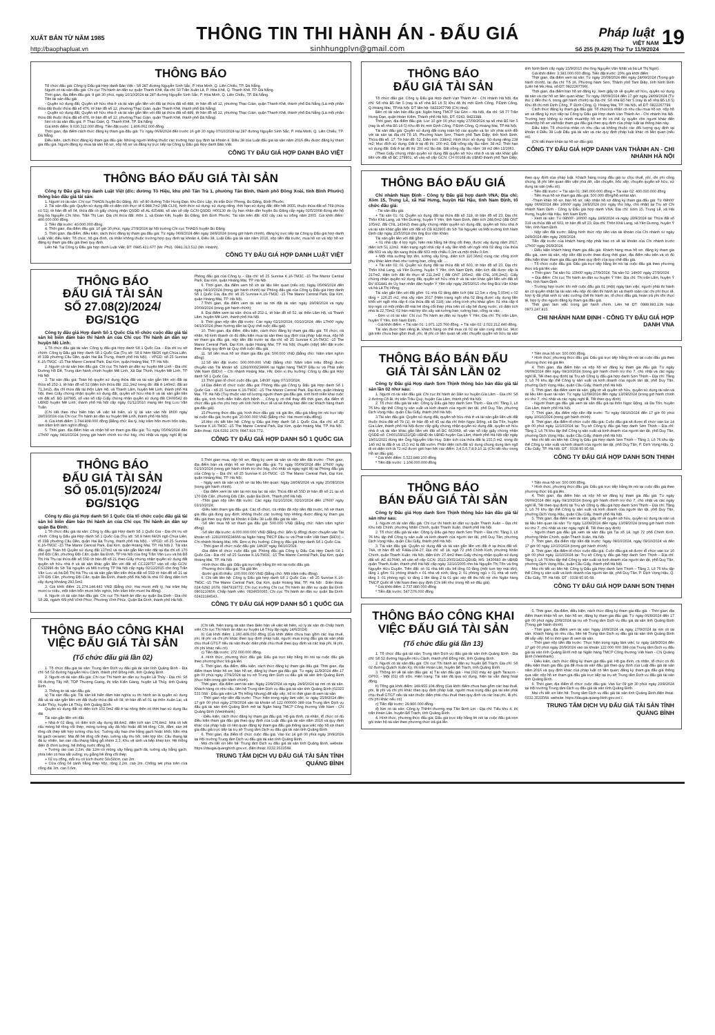XUẤT BẢN TỪ NĂM 1985
http://baophapluat.vn
THÔNG TIN THI HÀNH ÁN - ĐẤU GIÁ
sinhhungplvn@gmail.com
19 Pháp luật
VIỆT NAM
Số 255 (9.429) Thứ Tư 11/9/2024
THÔNG BÁO
Tổ chức đấu giá: Công ty Đấu giá Hợp danh Bảo Việt - Số 287 đường Nguyễn Sinh Sắc, P. Hòa Minh, Q. Liên Chiểu, TP. Đà Nẵng.
Người có tài sản đấu giá: Chi cục Thi hành án dân sự quận Thanh Khê, địa chỉ: 50 Trần Xuân Lê, P. Hòa Khê, Q. Thanh Khê, TP. Đà Nẵng.
Thời gian, địa điểm đấu giá: 9 giờ 30 phút, ngày 10/10/2024 tại 287 đường Nguyễn Sinh Sắc, P. Hòa Minh, Q. Liên Chiểu, TP. Đà Nẵng.
Tên tài sản đấu giá:
- Quyền sử dụng đất, Quyền sở hữu nhà ở và tài sản gắn liền với đất tại thửa đất số 488, tờ bản đồ số 12, phường Thạc Gián, quận Thanh Khê, thành phố Đà Nẵng (Là một phần thửa đất thuộc thửa đất số 476, tờ bản đồ số 12, phường Thạc Gián, quận Thanh Khê, thành phố Đà Nẵng).
- Quyền sử dụng đất, Quyền sở hữu nhà ở và tài sản gắn liền với đất tại thửa đất số 489, tờ bản đồ số 12, phường Thạc Gián, quận Thanh Khê, thành phố Đà Nẵng (Là một phần thửa đất thuộc thửa đất số 476, tờ bản đồ số 12, phường Thạc Gián, quận Thanh Khê, thành phố Đà Nẵng).
Nơi có tài sản đấu giá: P. Thạc Gián, Q. Thanh Khê, TP. Đà Nẵng
Giá khởi điểm: 9.030.312.000 đồng. Tiền đặt trước: 1.806.062.000 đồng.
Thời gian, địa điểm cách thức đăng ký tham gia đấu giá: Từ ngày 06/9/2024 đến trước 16 giờ 30 ngày 07/10/2024 tại 287 đường Nguyễn Sinh Sắc, P. Hòa Minh, Q. Liên Chiểu, TP. Đà Nẵng.
Điều kiện, cách thức đăng ký tham gia đấu giá: Những người không thuộc các trường hợp quy định tại khoản 4, Điều 38 của Luật đấu giá tài sản năm 2016 đều được đăng ký tham gia đấu giá. Người đăng ký mua tài sản hồ sơ, nộp hồ sơ và đăng ký trực tiếp tại Công ty Đấu giá Hợp danh Bảo Việt.
CÔNG TY ĐẤU GIÁ HỢP DANH BẢO VIỆT
THÔNG BÁO ĐẤU GIÁ TÀI SẢN
Công ty Đấu giá hợp danh Luật Việt (đ/c: đường Tô Hiệu, khu phố Tân Trà 1, phường Tân Bình, thành phố Đồng Xoài, tỉnh Bình Phước) thông báo đấu giá tài sản:
1. Người có tài sản: Chi cục THADS huyện Bù Đăng, đ/c: số 80 đường Trần Hưng Đạo, khu Đức Lập, thị trấn Đức Phong, Bù Đăng, Bình Phước.
2. Tài sản đấu giá: Quyền sử dụng đất có diện tích thực tế 6.988,7m2 (đất CLN), hình thức sử dụng: sử dụng riêng, thời hạn sử dụng đất: đến hết 2055, thuộc thửa đất số 769 (thửa cũ 51), tờ bản đồ số 04, thửa đất có giấy chứng nhận QSDĐ số AL 425488, số vào sổ cấp GCN QSDĐ: H00130 do Ủy ban nhân dân huyện Bù Đăng cấp ngày 02/5/2008 đứng tên hộ ông bà Nguyễn Chí Nho, Trần Thị Lan. Địa chỉ thửa đất: thôn 1, xã Đoàn Kết, huyện Bù Đăng, tỉnh Bình Phước. Tài sản trên đất: 430 cây cao su trồng năm 2005. Giá khởi điểm: 400.000.000 đồng.
3. Tiền đặt trước: 40.000.000 đồng.
4. Thời gian, địa điểm đấu giá: 10 giờ 30 phút, ngày 27/9/2024 tại hội trường Chi cục THADS huyện Bù Đăng.
5. Thời gian, địa điểm, điều kiện, cách thức đăng ký tham gia đấu giá: Từ ngày 06/9/2024 đến ngày 24/9/2024 (trong giờ hành chính), đăng ký trực tiếp tại Công ty Đấu giá hợp danh Luật Việt; điều kiện: Tổ chức, hộ gia đình, cá nhân không thuộc trường hợp quy định tại khoản 4, Điều 38, Luật Đấu giá tài sản năm 2016, nộp tiền đặt trước, mua hồ sơ và nộp hồ sơ đăng ký tham gia đấu giá theo quy định.
Liên hệ: Tại Công ty Đấu giá hợp danh Luật Việt; ĐT: 0985.421.677 (Mr. Phú). 0981.313.512 (Mr. Hoành).
CÔNG TY ĐẤU GIÁ HỢP DANH LUẬT VIỆT
THÔNG BÁO
ĐẤU GIÁ TÀI SẢN
SỐ 27.08(2)/2024/ĐG/S1QG
Công ty đấu giá Hợp danh Số 1 Quốc Gia tổ chức cuộc đấu giá tài sản kê biên đảm bảo thi hành án của Chi cục Thi hành án dân sự huyện Mê Linh:
1.Tổ chức đấu giá tài sản: Công ty đấu giá Hợp danh Số 1 Quốc Gia. - Địa chỉ trụ sở chính: Công ty Đấu giá Hợp danh Số 1 Quốc Gia (Trụ sở: Số 8 hẻm 68/26 ngõ Chùa Liên, tổ 33B phường Cầu Dền, quận Hai Bà Trưng, thành phố Hà Nội). - VPGD: số 25 Sunrise K.16-TM3C -15 The Manor Central Park, Đại Kim, quận Hoàng Mai, TP. Hà Nội.
2. Người có tài sản bán đấu giá: Chi cục Thi hành án dân sự huyện Mê Linh - Địa chỉ: Đường Hồ Đề, Trung tâm hành chính huyện Mê Linh, Xã Đại Thịnh, Huyện Mê Linh, TP Hà Nội
3. Tài sản đấu giá: Toàn bộ quyền sử dụng thửa đất và tài sản gắn liền với đất tại thửa số 252-1, tờ bản đồ số 52 (diện tích thửa đất: 211,3m2 trong đó: đất ở 140m2; đất ao 71,3m2), địa chỉ thửa đất tại thôn Lâm Hộ, xã Thanh Lâm, huyện Mê Linh, thành phố Hà Nội, theo Giấy chứng nhận quyền sử dụng đất, quyền sở hữu nhà ở và tài sản gắn liền với đất số: BD 187995, số vào sổ cấp Giấy chứng nhận quyền sử dụng đất CH00542 do UBND huyện Mê Linh, thành phố Hà Nội cấp ngày 01/11/2010 mang tên ông Lưu Văn Tuấn.
(Chi tiết theo như biên bản về việc kê biên, xử lý tài sản vào hồi 9h00 ngày 28/03/2024 của Chi cục Thi hành án dân sự huyện Mê Linh, thành phố Hà Nội).
4. Giá khởi điểm: 3.744.808.000 đồng (Bằng chữ: Ba tỷ, bảy trăm bốn mươi bốn triệu, tám trăm linh tám nghìn đồng).
5. Thời gian, địa điểm bán và nhận hồ sơ tham gia đấu giá: Từ ngày 05/09/2024 đến 17h00' ngày 04/10/2024 (trong giờ hành chính trừ thứ bảy, chủ nhật và ngày nghỉ lễ) tại Phòng đấu giá của Công ty – Địa chỉ: số 25 Sunrise K.16-TM3C -15 The Manor Central Park, Đại Kim, quận Hoàng Mai, TP. Hà Nội.
6. Thời gian, địa điểm xem hồ sơ tài liệu liên quan (nếu có): Ngày 05/09/2024 đến ngày 04/10/2024 (trong giờ hành chính) tại: Phòng đấu giá của Công ty Đấu giá Hợp danh Số 1 Quốc Gia, địa chỉ: số 25 Sunrise K.16-TM3C -15 The Manor Central Park, Đại Kim, quận Hoàng Mai, TP. Hà Nội.
7.Thời gian, địa điểm xem tài sản tại nơi đặt tài sản: ngày 19/09/2024 và ngày 20/09/2024 (trong giờ hành chính);
8. Địa điểm xem tài sản: thửa số 252-1, tờ bản đồ số 52, tại thôn Lâm Hộ, xã Thanh Lâm, huyện Mê Linh, thành phố Hà Nội.
9. Thời gian nộp tiền đặt trước: Các ngày 02/10/2024; 03/10/2024; đến 17h00' ngày 04/10/2024 (theo hướng dẫn tại Quy chế cuộc đấu giá).
10. Thời gian, địa điểm, điều kiện, cách thức đăng ký tham gia đấu giá: Tổ chức, cá nhân, hộ kinh doanh có đủ điều kiện mua tài sản theo quy định của pháp luật mua, nộp hồ sơ tham gia đấu giá, nộp tiền đặt trước tại địa chỉ: số 25 Sunrise K.16-TM3C -15 The Manor Central Park, Đại Kim, quận Hoàng Mai, TP. Hà Nội; chuyển (nộp) tiền đặt trước theo đúng quy định tại Quy chế cuộc đấu giá.
11. Số tiền mua hồ sơ tham gia đấu giá: 500.000 VNĐ (Bằng chữ: Năm trăm nghìn đồng);
12.Số tiền đặt trước: 500.000.000 VNĐ (Bằng chữ: Năm trăm triệu đồng) được chuyển vào Tài khoản số: 12910000234666 tại Ngân hàng TMCP Đầu tư và Phát triển Việt Nam (BIDV) – Chi nhánh Hoàng Mai, HN. Đơn vị thụ hưởng: Công ty đấu giá Hợp danh Số 1 Quốc Gia.
13.Thời gian tổ chức cuộc đấu giá: 14h30' ngày 07/10/2024;
14.Địa điểm tổ chức cuộc đấu giá: Phòng đấu giá Công ty Đấu giá Hợp danh Số 1 Quốc Gia - số 25 Sunrise K.16-TM3C -15 The Manor Central Park, Đại Kim, quận Hoàng Mai, TP. Hà Nội (Tùy thuộc vào số lượng người tham gia đấu giá, tình hình triển khai cuộc đấu giá, tình hình diễn biến dịch bệnh…, Công ty có thể thay đổi thời gian, địa điểm tổ chức đấu giá cho phù hợp với tình hình thực tế và sẽ thông báo đến các khách hàng tham gia đấu giá).
15.Phương thức đấu giá, hình thức đấu giá: trả giá lên, đấu giá bằng lời nói trực tiếp tại cuộc đấu giá; bước giá: 20.000.000 VNĐ (Bằng chữ: Hai mươi triệu đồng).
16.Mọi chi tiết liên hệ: Công ty Đấu giá Hợp danh Số 1 Quốc Gia, địa chỉ: số 25 Sunrise K.16-TM3C -15 The Manor Central Park, Đại Kim, quận Hoàng Mai, TP. Hà Nội . Điện thoại: 024.6292.1679; 0947.919.772.
CÔNG TY ĐẤU GIÁ HỢP DANH SỐ 1 QUỐC GIA
THÔNG BÁO
ĐẤU GIÁ TÀI SẢN
SỐ 05.01(5)/2024/ĐG/S1QG
Công ty đấu giá Hợp danh Số 1 Quốc Gia tổ chức cuộc đấu giá tài sản kê biên đảm bảo thi hành án của Chi cục Thi hành án dân sự quận Ba Đình:
1.Tổ chức đấu giá tài sản: Công ty đấu giá Hợp danh Số 1 Quốc Gia - Địa chỉ trụ sở chính: Công ty Đấu giá Hợp danh Số 1 Quốc Gia (Trụ sở: Số 8 hẻm 68/26 ngõ Chùa Liên, tổ 33B phường Cầu Dền, quận Hai Bà Trưng, thành phố Hà Nội). - VPGD: số 25 Sunrise K.16-TM3C -15 The Manor Central Park, Đại Kim, quận Hoàng Mai, TP. Hà Nội 2. Tài sản đấu giá: Toàn bộ Quyền sử dụng đất 137m2 và tài sản gắn liền trên đất tại địa chỉ số 170 phố Đội Cấn, phường Đội Cấn, quận Ba Đình, TP Hà Nội của ông Trần Văn Lưu và bà Đỗ Thị Hà Thu tại thửa đất số 55D tờ bản đồ số 21 theo Giấy chứng nhận quyền sử dụng đất quyền sở hữu nhà ở và tài sản khác gắn liền với đất số CC229757 vào sổ cấp GCN: CS32996 do Sở Tài nguyên và Môi trường TP Hà Nội cấp ngày 02/12/2015 cho ông Trần Văn Lưu và bà Đỗ Thị Hà Thu và tài sản gắn liền trên thửa đất số 55D tờ bản đồ số 21 tại 170 Đội Cấn, phường Đội Cấn, quận Ba Đình, thành phố Hà Nội là nhà 03 tầng diện tích xây dựng khoảng 293,5m2.
3. Giá khởi điểm: 21.274.144.443 VNĐ (Bằng chữ: Hai mươi mốt tỷ, hai trăm bảy mươi tư triệu, một trăm bốn mươi bốn nghìn, bốn trăm bốn mươi ba đồng).
4. Người có tài sản bán đấu giá: Chi cục Thi hành án dân sự quận Ba Đình - Địa chỉ: Số 2B, ngách 6/9 phố Vĩnh Phúc, Phường Vĩnh Phúc, Quận Ba Đình, thành phố Hà Nội.
5.Thời gian mua, nộp hồ sơ, đăng ký xem tài sản và nộp tiền đặt trước: -Thời gian, địa điểm bán và nhận hồ sơ tham gia đấu giá: Từ ngày 05/09/2024 đến 17h00' ngày 01/10/2024 (trong giờ hành chính trừ thứ bảy, chủ nhật và ngày nghỉ lễ) tại Phòng đấu giá của Công ty – Địa chỉ: số 25 Sunrise K.16-TM3C -15 The Manor Central Park, Đại Kim, quận Hoàng Mai, TP. Hà Nội .
- Ngày xem tài sản và hồ sơ tài liệu liên quan: Ngày 24/09/2024 và ngày 25/09/2024 (trong giờ hành chính).
- Địa điểm xem tài sản tại nơi tọa lạc tài sản: Thửa đất số 55D tờ bản đồ số 21 tại số 170 Đội Cấn, phường Đội Cấn, quận Ba Đình, Thành phố Hà Nội.
-Thời gian nộp tiền đặt trước: Các ngày 01/10/2024; 02/10/2024 đến 17h00' ngày 03/10/2024;
-Điều kiện tham gia đấu giá: Các tổ chức, cá nhân đã nộp tiền đặt trước, hồ sơ tham gia đấu giá đúng quy định; không thuộc các trường hợp không được đăng ký tham gia đấu giá theo quy định tại Khoản 4 Điều 38 Luật đấu giá tài sản.
-Số tiền mua hồ sơ tham gia đấu giá: 500.000 VNĐ (Bằng chữ: Năm trăm nghìn đồng);
-Số tiền đặt trước: 4.000.000.000 VNĐ (Bằng chữ: Bốn tỷ đồng) được chuyển vào Tài khoản số: 12910000234666 tại Ngân hàng TMCP Đầu tư và Phát triển Việt Nam (BIDV) – Chi nhánh Hoàng Mai, HN. Đơn vị thụ hưởng: Công ty đấu giá Hợp danh Số 1 Quốc Gia.
- Thời gian tổ chức cuộc đấu giá: 14h30' ngày 04/10/2024.
-Địa điểm tổ chức cuộc đấu giá: Phòng đấu giá Công ty Đấu Giá Hợp Danh Số 1 Quốc Gia - Địa chỉ: số 25 Sunrise K.16-TM3C -15 The Manor Central Park, Đại Kim, quận Hoàng Mai, TP. Hà Nội .
-Hình thức đấu giá: Đấu giá trực tiếp bằng lời nói tại cuộc đấu giá.
-Phương thức đấu giá: Trả giá lên
-Bước giá tối thiểu: 100.000.000 VNĐ (Bằng chữ: Một trăm triệu đồng).
6. Chi tiết liên hệ: Công ty Đấu giá hợp danh Số 1 Quốc Gia - số 25 Sunrise K.16-TM3C -15 The Manor Central Park, Đại Kim, quận Hoàng Mai, TP. Hà Nội . Điện thoại: 024 6292 1679; 0947919772; Chi cục trưởng Chi cục Thi hành án dân sự quận Ba Đình: 0903210956; Chấp hành viên: 0934650065; Chi cục Thi hành án dân sự quận Ba Đình: 02422194543.
CÔNG TY ĐẤU GIÁ HỢP DANH SỐ 1 QUỐC GIA
THÔNG BÁO CÔNG KHAI VIỆC ĐẤU GIÁ TÀI SẢN
(Tổ chức đấu giá lần 02)
1. Tổ chức đấu giá tài sản: Trung tâm Dịch vụ đấu giá tài sản tỉnh Quảng Bình - Địa chỉ: Số 52 đường Nguyễn Hữu Cảnh, thành phố Đồng Hới, tỉnh Quảng Bình.
2. Người có tài sản đấu giá: Chi cục Thi hành án dân sự huyện Lệ Thủy - Địa chỉ: Số 09 đường Tây Hồ, TDP Thượng Giang, thị trấn Kiến Giang, huyện Lệ Thủy, tỉnh Quảng Bình.
3. Thông tin tài sản đấu giá:
a) Tài sản đấu giá: Tài sản kê biên đảm bảo nghĩa vụ thi hành án là quyền sử dụng đất và tài sản gắn liền với đất thuộc thửa đất số 08, tờ bản đồ số 01 tại thôn Xuân Lai, xã Xuân Thủy, huyện Lệ Thủy, tỉnh Quảng Bình.
Quyền sử dụng đất có diện tích 102,0m2 đất ở tại nông thôn có thời hạn sử dụng lâu dài.
Tài sản gắn liền với đất:
+ Nhà ở 02 tầng, có diện tích xây dựng 88,4m2, diện tích sàn 176,8m2. Nhà có kết cấu móng bê tông cốt thép, móng tường xây đá hộc hoặc đổ bê tông; Cột, dầm, sàn bê tông cốt thép kết hợp tường chịu lực; Tường xây bao che bằng gạch hoặc khối; Nền nhà lát gạch ceramic; Mái đổ bê tông cốt thép, tường xây thu hồi, trên lợp tôn; Cầu thang lát đá tự nhiên, lan can cầu thang bằng gỗ nhóm 2,3; Khu vệ sinh và bếp khép kín; Hệ thống điện đi chìm tường, hệ thống nước đồng bộ.
+ Tường rào cao 2,2m, dài 12m có móng xây bằng gạch đá, tường xây bằng gạch, phía trên có hoa sắt vuông, trụ giằng bê tông cốt thép.
+ 02 trụ cổng, mỗi trụ có kích thước 50x50cm, cao 2m.
+ Cửa cổng 04 cánh bằng thép hộp, rộng 2,2m, cao 2m. Chống sét phía trên cửa cổng dài 3m, cao 0,6m.
(Chi tiết, hiện trạng tài sản theo Biên bản về việc kê biên, xử lý tài sản do Chấp hành viên Chi cục Thi hành án dân sự huyện Lệ Thủy lập ngày 14/6/2024)
b) Giá khởi điểm: 1.360.409.050 đồng (Giá khởi điểm chưa bao gồm các loại thuế, phí, lệ phí và chi phí khác theo quy định pháp luật, người mua trúng đấu giá tài sản phải chịu thuế GTGT nếu tài sản thuộc diện phải chịu thuế theo quy định và các loại phí, lệ phí, chi phí khác nếu có)
c) Tiền đặt trước: 272.000.000 đồng.
4. Hình thức, phương thức đấu giá: Đấu giá trực tiếp bằng lời nói tại cuộc đấu giá theo phương thức trả giá lên.
5. Thời gian, địa điểm, điều kiện, cách thức đăng ký tham gia đấu giá: Thời gian, địa điểm tham khảo hồ sơ, bán hồ sơ, đăng ký tham gia đấu giá: Từ ngày 11/9/2024 đến 17 giờ 00 phút ngày 27/9/2024 tại trụ sở Trung tâm Dịch vụ đấu giá tài sản tỉnh Quảng Bình (thực hiện trong giờ hành chính).
Thời gian, địa điểm xem tài sản: Ngày 23/9/2024 và ngày 24/9/2024 tại nơi có tài sản. Khách hàng có nhu cầu, liên hệ Trung tâm Dịch vụ đấu giá tài sản tỉnh Quảng Bình (02323 533 568 - Đấu giá viên Lê Thị Hồng Nhung) để sắp xếp, bố trí thời gian đi xem tài sản.
- Thời gian nộp tiền đặt trước: Thực hiện trong ngày làm việc, từ ngày 25/9/2024 đến 17 giờ 00 phút ngày 27/9/2024 vào tài khoản số 122 000000 389 của Trung tâm Dịch vụ đấu giá tài sản tỉnh Quảng Bình mở tại Ngân hàng TMCP Công thương Việt Nam - CN Quảng Bình (Vietinbank).
- Điều kiện, cách thức đăng ký tham gia đấu giá: Hộ gia đình, cá nhân, tổ chức có đủ điều kiện tham gia đấu giá theo quy định của Luật đấu giá tài sản năm 2016 và quy định khác của pháp luật có liên quan đăng ký tham gia đấu giá thông qua việc nộp hồ sơ tham gia đấu giá trực tiếp tại trụ sở Trung tâm Dịch vụ đấu giá tài sản tỉnh Quảng Bình.
6. Thời gian, địa điểm tổ chức cuộc đấu giá: Vào lúc 14 giờ 00 phút ngày 30/9/2024 tại Hội trường Trung tâm Dịch vụ đấu giá tài sản tỉnh Quảng Bình.
Mọi chi tiết xin liên hệ: Trung tâm Dịch vụ đấu giá tài sản tỉnh Quảng Bình, website: https://daugia.quangbinh.gov.vn, điện thoại: 0232.3533568.
TRUNG TÂM DỊCH VỤ ĐẤU GIÁ TÀI SẢN TỈNH QUẢNG BÌNH
THÔNG BÁO
ĐẤU GIÁ TÀI SẢN
Tổ chức đấu giá: Công ty Đấu giá Hợp danh Vạn Thành An - Chi nhánh Hà Nội, địa chỉ: Số nhà B5 Nơ 5 (nay là số nhà B5 Lô 5) Khu đô thị mới Định Công, P.Định Công, Q.Hoàng Mai, TP.Hà Nội. ĐT liên hệ: 0822267799 (Chị Hoa).
Bên có tài sản bán đấu giá: Ngân hàng TMCP Sài Gòn – Hà Nội, địa chỉ: Số 77 Trần Hưng Đạo, quận Hoàn Kiếm, Thành phố Hà Nội. ĐT: 0243. 9423388.
Thời gian, địa điểm đấu giá: Lúc 10 giờ 00 phút ngày 27/09/2024 tại số nhà B5 Nơ 5 (nay là số nhà B5 Lô 5) Khu đô thị mới Định Công, P.Định Công, Q.Hoàng Mai, TP.Hà Nội.
Tài sản đấu giá: Quyền sử dụng đất cùng toàn bộ các quyền và lợi ích phát sinh đối với tài sản tại địa chỉ Tổ 16, Phường Nam Sơn, Thành phố Tam Điệp, tỉnh Ninh Bình. Thửa đất số: 17, Tờ bản đồ: 52, Diện tích: 238m2; Hình thức sử dụng: Sử dụng riêng 238 m2; Mục đích sử dụng: Đất ở tại đô thị: 200 m2, Đất trồng cây lâu năm: 38 m2; Thời hạn sử dụng đất: Đất ở tại đô thị: 200 m2 lâu dài. Đất trồng cây lâu năm: 38 m2 đến 12/2063.
(Theo Giấy chứng nhận quyền sử dụng đất quyền sở hữu nhà ở và tài sản khác gắn liền với đất số BC 279901, số vào sổ cấp GCN: CH 00168 do UBND thành phố Tam Điệp, tỉnh Ninh Bình cấp ngày 15/9/2015 cho ông Nguyễn Văn Nhật và bà Lê Thị Ngợi).
Giá khởi điểm: 3.383.000.000 đồng. Tiền đặt trước: 20% giá khởi điểm.
Thời gian, địa điểm xem tài sản: Từ ngày 20/09/2024 đến ngày 24/09/2024 (Trong giờ hành chính), tại địa chỉ: Tổ 16, Phường Nam Sơn, Thành phố Tam Điệp, tỉnh Ninh Bình (Liên hệ Ms Hoa, số ĐT: 0822267799).
Thời gian, địa điểm bán hồ sơ đăng ký; Xem giấy tờ về quyền sở hữu, quyền sử dụng tài sản và các hồ sơ liên quan khác: Từ ngày 06/09/2024 đến 17 giờ ngày 24/09/2024 (Từ thứ 2 đến thứ 6, trong giờ hành chính) tại địa chỉ: Số nhà B5 Nơ 5 (nay là số nhà B5 Lô 5) Khu đô thị mới Định Công, P. Định Công, Q. Hoàng Mai, TP. Hà Nội, số ĐT: 0822267799
Cách thức đăng ký tham gia đấu giá: Tổ chức/cá nhân có nhu cầu mua hồ sơ, nộp hồ sơ và đăng ký trực tiếp tại Công ty Đấu giá Hợp danh Vạn Thành An - Chi nhánh Hà Nội. Trường hợp không tự mình mua/nộp hồ sơ thì có thể ủy quyền cho người khác đến mua/nộp hồ sơ và/hoặc tham gia đấu giá theo quy định của pháp luật tại thông báo này.
Điều kiện: Tổ chức/cá nhân có nhu cầu và không thuộc các đối tượng quy định tại khoản 4 Điều 38 Luật Đấu giá tài sản và các quy định pháp luật khác có liên quan (nếu có).
(Chi tiết tham khảo tại hồ sơ đấu giá).
CÔNG TY ĐẤU GIÁ HỢP DANH VẠN THÀNH AN - CHI NHÁNH HÀ NỘI
THÔNG BÁO ĐẤU GIÁ
Chi nhánh Nam Định - Công ty Đấu giá hợp danh VNA; Địa chỉ: Xóm 15, Trung Lễ, xã Hải Hưng, huyện Hải Hậu, tỉnh Nam Định, tổ chức đấu giá:
- Tài sản đấu giá:
+ Tài sản 01: 01 Quyền sử dụng đất tại thửa đất số 319, tờ bản đồ số 23; Địa chỉ: Thôn Khả Lang, xã Yên Dương, huyện Ý Yên, tỉnh Nam Định, diện tích 248,0m2 (đất ONT 105m2, đất CNL 143m2) theo giấy chứng nhận quyền sử dụng đất, quyền sở hữu nhà ở và tài sản khác gắn liền với đất số CB 822905 do Sở Tài Nguyên và Môi trường tỉnh Nam Định cấp ngày 23/5/2018 cho ông Bùi Văn Khản;
Tài sản gắn liền với đất gồm:
+ 01 nhà cấp 4 lợp ngói, hiên mái bằng bê tông cốt thép, được xây dựng năm 2017, diện tích 51,12m2. Hiện trạng ngôi nhà cấp 4 xây liền khối với ngôi nhà 02 tầng của thửa đất 603 và xây lấn sang thửa đất 603 một chiều 0,3m và một chiều 0,6m.
+ Một nhà xưởng lợp tôn, tường xây lửng, diện tích 110.36m2 cùng các công trình phụ khác kèm theo như tường bao, cổng sắt ….
+ Tài sản 02: 01 Quyền sử dụng đất tại thửa đất số 603, tờ bản đồ số 23, Địa chỉ: Thôn Khả Lang, xã Yên Dương, huyện Ý Yên, tỉnh Nam Định, diện tích đất được cấp là 217m2, diện tích đất đo thực tế 211,2m2 ( đất ONT 105m2, đất CNL 106,2m2). Giấy chứng nhận quyền sử dụng đất, quyền sở hữu nhà ở và tài sản khác gắn liền với đất số BV 831841 do Ủy ban nhân dân huyện Ý Yên cấp ngày 29/5/2015 cho ông Bùi Văn Khản và bà Lê Thị Hồng;
Tài sản gắn liền với đất gồm: 01 nhà 02 tầng diện tích (dài 12,5m x rộng 5,05m) x 02 tầng = 126,25 m2, nhà xây năm 2017 (Hiện trạng ngôi nhà 02 tầng được xây dựng liền khối với ngôi nhà cấp 4 của thửa đất số 319); các công trình phụ khác gồm: 01 nhà cấp 4 lợp ngói có một phần đổ mái bê tông cốt thép phía trên có xây bể đựng nước, có diện tích nhà là 22,75m2; 02 bán mái lợp tôn xây sát tường bao; tường bao, cổng ra vào…
- Đơn vị có tài sản: Chi cục Thi hành án dân sự huyện Ý Yên; Địa chỉ: Thị trấn Lâm, huyện Ý Yên, tỉnh Nam Định.
- Giá khởi điểm: + Tài sản 01: 1.971.125.760 đồng. + Tài sản 02: 2.022.212.440 đồng.
Tài sản được bán riêng lẻ, khách hàng có thể mua cả 02 tài sản cùng một lúc. Mức giá trên chưa bao gồm thuế, phí, lệ phí có liên quan về việc chuyển quyền sở hữu tài sản theo quy định của pháp luật. Khách hàng trúng đấu giá tự chịu thuế, phí, chi phí công chứng, lệ phí liên quan đến việc phá dỡ, vận chuyển, bốc xếp, chuyển quyền sở hữu, sử dụng tài sản (nếu có).
- Tiền đặt trước: + Tài sản 01: 390.000.000 đồng + Tài sản 02: 400.000.000 đồng
- Tiền mua hồ sơ tham gia đấu giá: 500.000 đồng/hồ sơ/tài sản.
-Tham khảo hồ sơ, bán hồ sơ, tiếp nhận hồ sơ đăng ký tham gia đấu giá: Từ 08h00' ngày 06/9/2024 đến 16h00' ngày 24/9/2024 (trừ ngày thứ bảy, chủ nhật) tại Trụ sở Chi nhánh Nam Định - Công ty Đấu giá hợp danh VNA; Địa chỉ: Xóm 15, Trung Lễ, xã Hải Hưng, huyện Hải Hậu, tỉnh Nam Định.
- Xem tài sản: Từ 08h00'- 16h00' ngày 18/9/2024 và ngày 19/9/2024 tại: Thửa đất số 319 và thửa đất số 603, tờ bản đồ số 23; Địa chỉ: Thôn Khả Lang, xã Yên Dương, huyện Ý Yên, tỉnh Nam Định.
- Nộp tiền đặt trước: Bằng hình thức nộp tiền vào tài khoản của Chi nhánh từ ngày 24/9/2024 đến ngày 26/9/2024.
Tiền đặt trước của khách hàng nộp phải báo có về tài khoản của Chi nhánh trước 17h00' ngày 26/9/2024.
- Điều kiện khách hàng tham gia đấu giá: Khách hàng mua hồ sơ, đăng ký tham gia đấu giá, xem tài sản, nộp tiền đặt trước theo đúng thời gian, địa điểm nêu trên và có đủ điều kiện khác tham gia đấu giá theo quy định của quy chế đấu giá.
- Tổ chức cuộc đấu giá: Đấu giá trực tiếp bằng lời nói tại cuộc đấu giá theo phương thức trả giá lên vào:
+ Thời gian: Tài sản 01: 15h00' ngày 27/9/2024. Tài sản 02: 14h00' ngày 27/9/2024.
+ Địa điểm: Chi cục Thi hành án dân sự huyện Ý Yên; Địa chỉ: Thị trấn Lâm, huyện Ý Yên, tỉnh Nam Định.
- Trường hợp trước khi mở cuộc đấu giá 01 (một) ngày làm việc, người phải thi hành án có quyền nhận lại tài sản nếu nộp đủ tiền thi hành án và thanh toán các chi phí thực tế, hợp lý đã phát sinh từ việc cưỡng chế thi hành án, tổ chức đấu giá, hoàn trả phí tổn thực tế, hợp lý cho người đăng ký tham gia đấu giá.
Thời gian làm việc trong giờ hành chính. Liên hệ ĐT: 0989.993.139 hoặc 0973.247.815.
CHI NHÁNH NAM ĐỊNH - CÔNG TY ĐẤU GIÁ HỢP DANH VNA
THÔNG BÁO BÁN ĐẤU GIÁ TÀI SẢN LẦN 02
Công ty Đấu giá Hợp danh Sơn Thịnh thông báo bán đấu giá tài sản lần 02 như sau:
1. Người có tài sản đấu giá: Chi cục thi hành án Dân sự huyện Gia Lâm – Địa chỉ: Số 2 đường Cổ Bi, thị trấn Trâu Quỳ, huyện Gia Lâm, thành phố Hà Nội.
2. Tổ chức đấu giá tài sản: Công ty Đấu giá hợp danh Sơn Thịnh – Địa chỉ: Tầng 3, Lô 76 khu tập thể Công ty sản xuất và kinh doanh của người tàn tật, phố Duy Tân, phường Dịch Vọng Hậu, quận Cầu Giấy, thành phố Hà Nội.
3.Tài sản đấu giá: Quyền sử dụng đất, quyền sở hữu nhà ở và tài sản gắn liền với đất thuộc thửa đất số 79 (1), tờ bản đồ số 45 tại địa chỉ thôn Ngọc Động, xã Đa Tốn, huyện Gia Lâm, thành phố Hà Nội được cấp giấy chứng nhận quyền sử dụng đất, quyền sở hữu nhà ở và tài sản khác gắn liền với đất số BC 663069, số vào sổ cấp giấy chứng nhận QSDĐ số: CH00159/121/QĐ-UBND do UBND huyện Gia Lâm, thành phố Hà Nội cấp ngày 19/01/2021 đứng tên Ông Nguyễn Văn Huy. Diện tích của thửa đất là 155,5 m2, trong đó 140 m2 là đất ở và 15,5 m2 là đất vườn. Phần diện tích đất sử dụng chung dung làm ngõ đi có diện tích là 72 m2 được giới hạn bởi các điểm: 3,4,5,6,7,8,9,10,11 (Chi tiết như trong Hồ sơ đấu giá).
* Giá khởi điểm: 5.523.849.100 đồng
* Tiền đặt trước: 1.104.000.000 đồng
* Tiền mua hồ sơ: 500.000 đồng.
* Hình thức, phương thức đấu giá: Đấu giá trực tiếp bằng lời nói tại cuộc đấu giá theo phương thức trả giá lên.
4. Thời gian, địa điểm bán và nộp hồ sơ đăng ký tham gia đấu giá: Từ ngày 06/09/2024 đến ngày 08/10/2024 (trong giờ hành chính trừ thứ 7, chủ nhật và các ngày nghỉ lễ, Tết theo quy định) tại Trụ sở Công ty đấu giá hợp danh Sơn Thịnh – Địa chỉ: Tầng 3, Lô 76 khu tập thể Công ty sản xuất và kinh doanh của người tàn tật, phố Duy Tân, phường Dịch Vọng Hậu, quận Cầu Giấy, thành phố Hà Nội.
5. Thời gian, địa điểm xem tài sản, giấy tờ về quyền sở hữu, quyền sử dụng tài sản và tài liệu liên quan tài sản: Từ ngày 12/09/2024 đến ngày 13/09/2024 (trong giờ hành chính trừ thứ 7, chủ nhật và các ngày nghỉ lễ, Tết theo quy định)
- Người tham gia đấu giá xem tài sản đấu giá tại thôn Ngọc Động, xã Đa Tốn, huyện Gia Lâm, thành phố Hà Nội.
7. Thời gian, địa điểm nộp tiền đặt trước: Từ ngày 08/10/2024 đến 17 giờ 00 phút ngày 10/10/2024 (trong giờ hành chính).
8. Thời gian, địa điểm tổ chức cuộc đấu giá: Cuộc đấu giá sẽ được tổ chức vào lúc 14 giờ 00 phút ngày 11/10/2024 tại: Trụ sở Công ty đấu giá hợp danh Sơn Thịnh – Địa chỉ: Tầng 3, Lô 76 khu tập thể Công ty sản xuất và kinh doanh của người tàn tật, phố Duy Tân, phường Dịch Vọng Hậu, quận Cầu Giấy, thành phố Hà Nội.
Mọi chi tiết xin liên hệ: Công ty Đấu giá Hợp danh Sơn Thịnh – Tầng 3, Lô 76 khu tập thể Công ty sản xuất và kinh doanh của người tàn tật, phố Duy Tân, P. Dịch Vọng Hậu, Q. Cầu Giấy, TP. Hà Nội. ĐT : 0338 95 95 68.
CÔNG TY ĐẤU GIÁ HỢP DANH SƠN THỊNH
THÔNG BÁO
BÁN ĐẤU GIÁ TÀI SẢN
Công ty Đấu giá Hợp danh Sơn Thịnh thông báo bán đấu giá tài sản như sau:
1. Người có tài sản đấu giá: Chi cục thi hành án dân sự quận Thanh Xuân – Địa chỉ: Khu Nội Chính, phường Nhân Chính, quận Thanh Xuân, thành phố Hà Nội.
2. Tổ chức đấu giá tài sản: Công ty Đấu giá hợp danh Sơn Thịnh – Địa chỉ: Tầng 3, Lô 76 khu tập thể Công ty sản xuất và kinh doanh của người tàn tật, phố Duy Tân, phường Dịch Vọng Hậu, quận Cầu Giấy, thành phố Hà Nội.
3. Tài sản đấu giá: Quyền sử dụng đất và tài sản gắn liền với đất ở tại thửa đất số: 74A, tờ bản đồ số: F48a-104-27, Địa chỉ: số 18, ngõ 72 phố Chính Kinh, phường Nhân Chính, quận Thanh Xuân, Hà Nội, diện tích: 27,4m2 theo Giấy chứng nhận quyền sử dụng đất số: AC 817640, số vào sổ cấp GCN: 2513.2005/1422.QĐUB; MS: 3430683 do UBND quận Thanh Xuân, thành phố Hà Nội cấp ngày 31/10/2005 cho bà Nguyễn Thị Tốn và ông Nguyễn Hữu Duyên. Trên đất: có 01 nhà kết cấu bê tông 03 tầng (một tum lợp mái tôn), tầng 1 gồm: 01 phòng khách + 01 nhà vệ sinh; tầng 2: 01 phòng ngủ + 01 nhà vệ sinh; tầng 3: 01 phòng ngủ; từ tầng 1 lên tầng 2 là 01 gác xép để thu hồi nợ cho Ngân hàng TMCP Quốc tế Việt Nam theo quy định (Chi tiết như trong Hồ sơ đấu giá).
* Giá khởi điểm: 2.737.880.000 đồng
* Tiền đặt trước: 547.576.000 đồng
* Tiền mua hồ sơ: 500.000 đồng.
* Hình thức, phương thức đấu giá: Đấu giá trực tiếp bằng lời nói tại cuộc đấu giá theo phương thức trả giá lên.
4. Thời gian, địa điểm bán và nộp hồ sơ đăng ký tham gia đấu giá: Từ ngày 06/09/2024 đến ngày 08/10/2024 (trong giờ hành chính trừ thứ 7, chủ nhật và các ngày nghỉ lễ, Tết theo quy định) tại Trụ sở Công ty đấu giá hợp danh Sơn Thịnh – Địa chỉ: Tầng 3, Lô 76 khu tập thể Công ty sản xuất và kinh doanh của người tàn tật, phố Duy Tân, phường Dịch Vọng Hậu, quận Cầu Giấy, thành phố Hà Nội.
5. Thời gian, địa điểm xem tài sản, giấy tờ về quyền sở hữu, quyền sử dụng tài sản và tài liệu liên quan tài sản: Từ ngày 12/09/2024 đến ngày 13/09/2024 (trong giờ hành chính trừ thứ 7, chủ nhật và các ngày nghỉ lễ, Tết theo quy định)
- Người tham gia đấu giá xem tài sản đấu giá Tại số 18, ngõ 72 phố Chính Kinh, phường Nhân Chính, quận Thanh Xuân, Hà Nội.
7. Thời gian, địa điểm nộp tiền đặt trước: Ngày 08/10/2024, ngày 09/10/2024 và đến 17 giờ 00 ngày 10/10/2024 (trong giờ hành chính).
8. Thời gian, địa điểm tổ chức cuộc đấu giá: Cuộc đấu giá sẽ được tổ chức vào lúc 10 giờ 00 phút ngày 11/10/2024 tại: Trụ sở Công ty đấu giá hợp danh Sơn Thịnh – Địa chỉ: Tầng 3, Lô 76 khu tập thể Công ty sản xuất và kinh doanh của người tàn tật, phố Duy Tân, phường Dịch Vọng Hậu, quận Cầu Giấy, thành phố Hà Nội.
Mọi chi tiết xin liên hệ: Công ty Đấu giá Hợp danh Sơn Thịnh – Tầng 3, Lô 76 khu tập thể Công ty sản xuất và kinh doanh của người tàn tật, phố Duy Tân, P. Dịch Vọng Hậu, Q. Cầu Giấy, TP. Hà Nội. ĐT : 0338 95 95 68.
CÔNG TY ĐẤU GIÁ HỢP DANH SƠN THỊNH
THÔNG BÁO CÔNG KHAI VIỆC ĐẤU GIÁ TÀI SẢN
(Tổ chức đấu giá lần 13)
1. Tổ chức đấu giá tài sản: Trung tâm Dịch vụ đấu giá tài sản tỉnh Quảng Bình - Địa chỉ: Số 52 đường Nguyễn Hữu Cảnh, thành phố Đồng Hới, tỉnh Quảng Bình.
2. Người có tài sản đấu giá: Chi cục Thi hành án dân sự huyện Bố Trạch; Địa chỉ: Số 02 đường Quách Xuân Kỳ, thị trấn Hoàn Lão, huyện Bố Trạch, tỉnh Quảng Bình.
3. Thông tin về tài sản đấu giá: a) Tài sản đấu giá - Hai (02) máy ép gạch Tarazzo - OP03; - Một (01) cối trộn. Hiện trạng: Tài sản đã qua sử dụng, hiện tại vẫn đang hoạt động.
b) Tổng giá khởi điểm: 149.955.104 đồng (Giá khởi điểm chưa bao gồm các loại thuế, phí, lệ phí và chi phí khác theo quy định pháp luật, người mua trúng đấu giá tài sản phải chịu thuế GTGT nếu tài sản thuộc diện phải chịu thuế theo quy định và các loại phí, lệ phí, chi phí khác nếu có)
c) Tiền đặt trước: 29.900.000 đồng.
d) Nơi có tài sản: Công ty TNHH thương mại Tân Bình Lợi - Địa chỉ: Tiểu khu 4, thị trấn Hoàn Lão, huyện Bố Trạch, tỉnh Quảng Bình.
4. Hình thức, phương thức đấu giá: Đấu giá trực tiếp bằng lời nói tại cuộc đấu giá trọn gói toàn bộ tài sản theo phương thức trả giá lên.
5. Thời gian, địa điểm, điều kiện, cách thức đăng ký tham gia đấu giá: - Thời gian, địa điểm tham khảo hồ sơ, bán hồ sơ, đăng ký tham gia đấu giá: Từ ngày 06/9/2024 đến 17 giờ 00 phút ngày 20/9/2024 tại trụ sở Trung tâm Dịch vụ đấu giá tài sản tỉnh Quảng Bình (Trong giờ hành chính).
- Thời gian, địa điểm xem tài sản: Ngày 16/9/2024 và ngày 17/9/2024 tại nơi có tài sản. Khách hàng có nhu cầu, liên hệ Trung tâm Dịch vụ đấu giá tài sản tỉnh Quảng Bình để sắp xếp, bố trí thời gian đi xem tài sản.
- Thời gian nộp tiền đặt trước: Thực hiện trong ngày làm việc, từ ngày 18/9/2024 đến 17 giờ 00 phút ngày 20/9/2024 vào tài khoản 122 000 000 389 của Trung tâm Dịch vụ đấu giá tài sản tỉnh Quảng Bình mở tại Ngân hàng TMCP Công thương Việt Nam - CN Quảng Bình (Vietinbank).
- Điều kiện, cách thức đăng ký tham gia đấu giá: Hộ gia đình, cá nhân, tổ chức có đủ điều kiện tham gia đấu giá để mua tài sản đấu giá theo quy định của Luật đấu giá tài sản năm 2016 và quy định khác của pháp luật có liên quan; đăng ký tham gia đấu giá thông qua việc nộp hồ sơ tham gia đấu giá trực tiếp tại trụ sở Trung tâm Dịch vụ đấu giá tài sản tỉnh Quảng Bình.
6. Thời gian, địa điểm tổ chức cuộc đấu giá: Vào lúc 09 giờ 30 phút ngày 23/9/2024 tại Hội trường Trung tâm Dịch vụ đấu giá tài sản tỉnh Quảng Bình.
Mọi chi tiết xin liên hệ: Trung tâm Dịch vụ đấu giá tài sản tỉnh Quảng Bình,điện thoại: 0232.3533568. website: https://daugia.quang-binh.gov.vn/./.
TRUNG TÂM DỊCH VỤ ĐẤU GIÁ TÀI SẢN TỈNH QUẢNG BÌNH